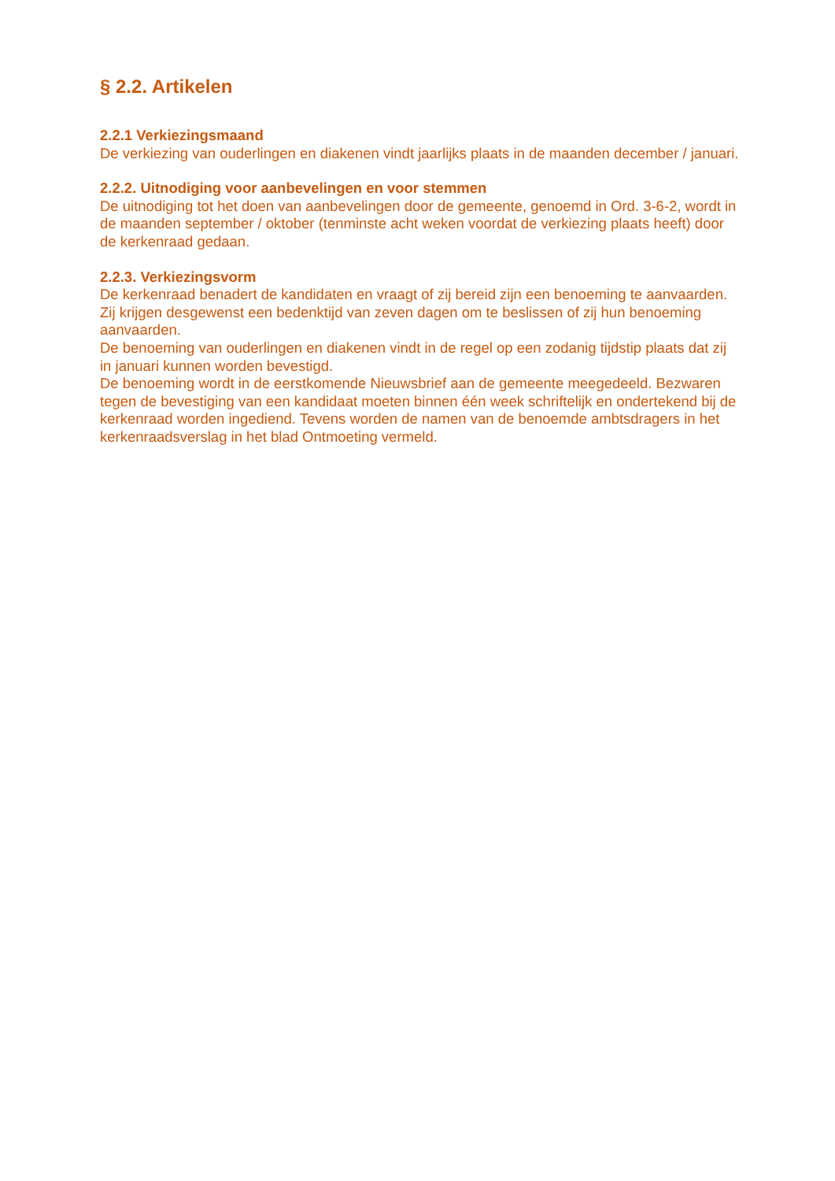§ 2.2. Artikelen
2.2.1 Verkiezingsmaand
De verkiezing van ouderlingen en diakenen vindt jaarlijks plaats in de maanden december / januari.
2.2.2. Uitnodiging voor aanbevelingen en voor stemmen
De uitnodiging tot het doen van aanbevelingen door de gemeente, genoemd in Ord. 3-6-2, wordt in de maanden september / oktober (tenminste acht weken voordat de verkiezing plaats heeft) door de kerkenraad gedaan.
2.2.3. Verkiezingsvorm
De kerkenraad benadert de kandidaten en vraagt of zij bereid zijn een benoeming te aanvaarden. Zij krijgen desgewenst een bedenktijd van zeven dagen om te beslissen of zij hun benoeming aanvaarden.
De benoeming van ouderlingen en diakenen vindt in de regel op een zodanig tijdstip plaats dat zij in januari kunnen worden bevestigd.
De benoeming wordt in de eerstkomende Nieuwsbrief aan de gemeente meegedeeld. Bezwaren tegen de bevestiging van een kandidaat moeten binnen één week schriftelijk en ondertekend bij de kerkenraad worden ingediend. Tevens worden de namen van de benoemde ambtsdragers in het kerkenraadsverslag in het blad Ontmoeting vermeld.